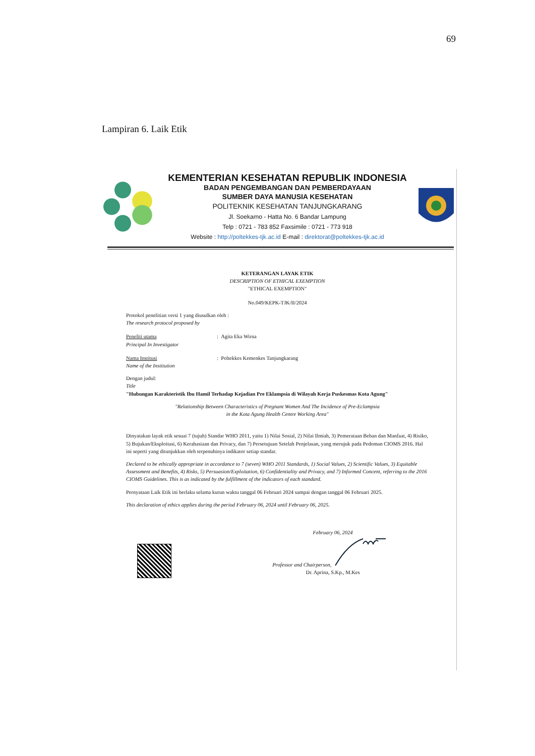69
Lampiran 6. Laik Etik
KEMENTERIAN KESEHATAN REPUBLIK INDONESIA
BADAN PENGEMBANGAN DAN PEMBERDAYAAN
SUMBER DAYA MANUSIA KESEHATAN
POLITEKNIK KESEHATAN TANJUNGKARANG
Jl. Soekarno - Hatta No. 6 Bandar Lampung
Telp : 0721 - 783 852 Faxsimile : 0721 - 773 918
Website : http://poltekkes-tjk.ac.id E-mail : direktorat@poltekkes-tjk.ac.id
KETERANGAN LAYAK ETIK
DESCRIPTION OF ETHICAL EXEMPTION
"ETHICAL EXEMPTION"
No.049/KEPK-TJK/II/2024
Protokol penelitian versi 1 yang diusulkan oleh :
The research protocol proposed by
Peneliti utama
Principal In Investigator
: Agita Eka Wirna
Nama Institusi
Name of the Institution
: Poltekkes Kemenkes Tanjungkarang
Dengan judul:
Title
"Hubungan Karakteristik Ibu Hamil Terhadap Kejadian Pre Eklampsia di Wilayah Kerja Puskesmas Kota Agung"
"Relationship Between Characteristics of Pregnant Women And The Incidence of Pre-Eclampsia
in the Kota Agung Health Centre Working Area"
Dinyatakan layak etik sesuai 7 (tujuh) Standar WHO 2011, yaitu 1) Nilai Sosial, 2) Nilai Ilmiah, 3) Pemerataan Beban dan Manfaat, 4) Risiko, 5) Bujukan/Eksploitasi, 6) Kerahasiaan dan Privacy, dan 7) Persetujuan Setelah Penjelasan, yang merujuk pada Pedoman CIOMS 2016. Hal ini seperti yang ditunjukkan oleh terpenuhinya indikator setiap standar.
Declared to be ethically appropriate in accordance to 7 (seven) WHO 2011 Standards, 1) Social Values, 2) Scientific Values, 3) Equitable Assessment and Benefits, 4) Risks, 5) Persuasion/Exploitation, 6) Confidentiality and Privacy, and 7) Informed Concent, referring to the 2016 CIOMS Guidelines. This is as indicated by the fulfillment of the indicators of each standard.
Pernyataan Laik Etik ini berlaku selama kurun waktu tanggal 06 Februari 2024 sampai dengan tanggal 06 Februari 2025.
This declaration of ethics applies during the period February 06, 2024 until February 06, 2025.
February 06, 2024
Professor and Chairperson,
Dr. Aprina, S.Kp., M.Kes